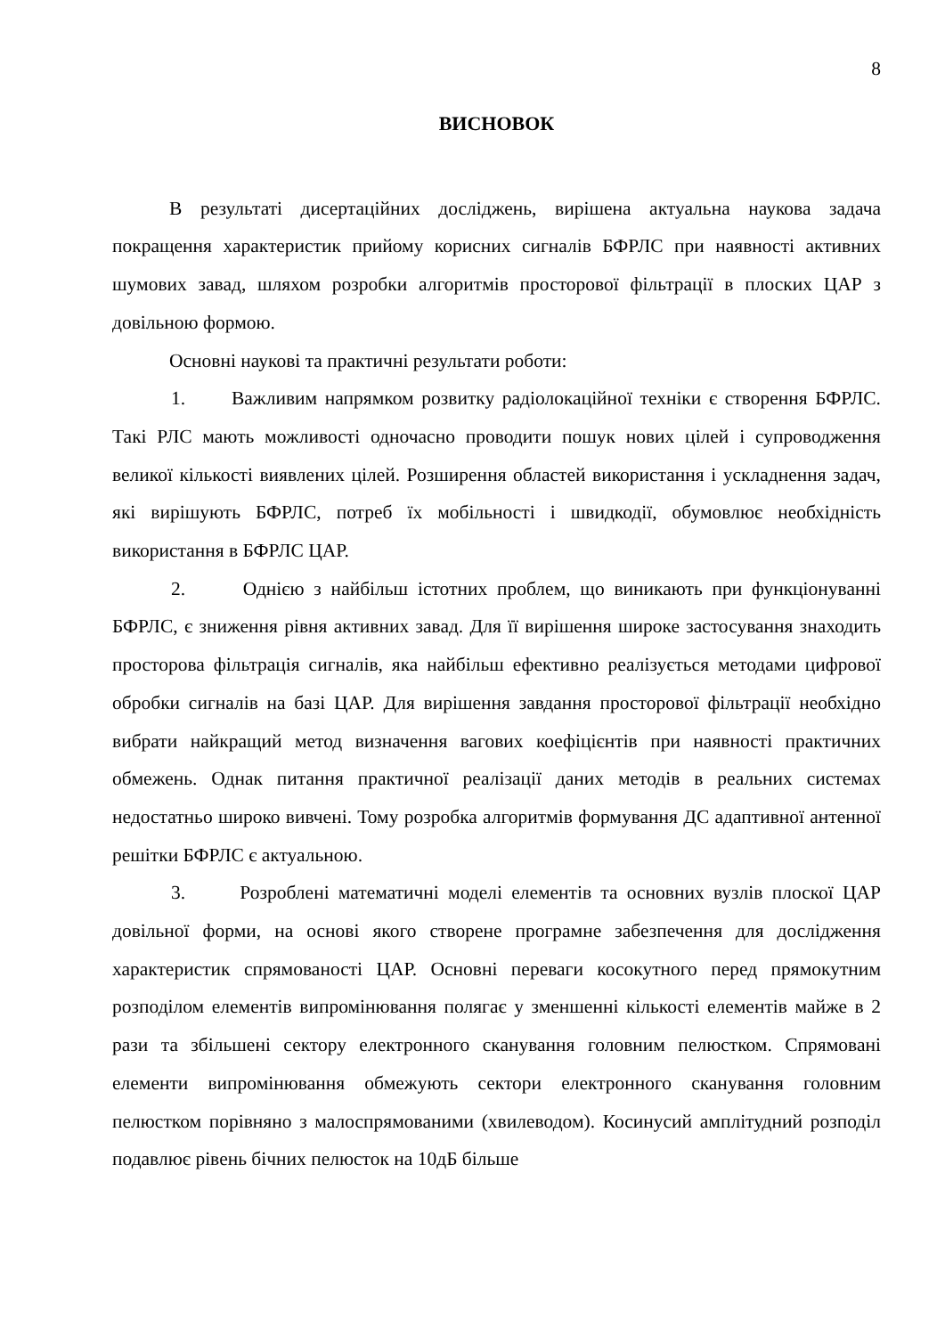8
ВИСНОВОК
В результаті дисертаційних досліджень, вирішена актуальна наукова задача покращення характеристик прийому корисних сигналів БФРЛС при наявності активних шумових завад, шляхом розробки алгоритмів просторової фільтрації в плоских ЦАР з довільною формою.
Основні наукові та практичні результати роботи:
1. Важливим напрямком розвитку радіолокаційної техніки є створення БФРЛС. Такі РЛС мають можливості одночасно проводити пошук нових цілей і супроводження великої кількості виявлених цілей. Розширення областей використання і ускладнення задач, які вирішують БФРЛС, потреб їх мобільності і швидкодії, обумовлює необхідність використання в БФРЛС ЦАР.
2. Однією з найбільш істотних проблем, що виникають при функціонуванні БФРЛС, є зниження рівня активних завад. Для її вирішення широке застосування знаходить просторова фільтрація сигналів, яка найбільш ефективно реалізується методами цифрової обробки сигналів на базі ЦАР. Для вирішення завдання просторової фільтрації необхідно вибрати найкращий метод визначення вагових коефіцієнтів при наявності практичних обмежень. Однак питання практичної реалізації даних методів в реальних системах недостатньо широко вивчені. Тому розробка алгоритмів формування ДС адаптивної антенної решітки БФРЛС є актуальною.
3. Розроблені математичні моделі елементів та основних вузлів плоскої ЦАР довільної форми, на основі якого створене програмне забезпечення для дослідження характеристик спрямованості ЦАР. Основні переваги косокутного перед прямокутним розподілом елементів випромінювання полягає у зменшенні кількості елементів майже в 2 рази та збільшені сектору електронного сканування головним пелюстком. Спрямовані елементи випромінювання обмежують сектори електронного сканування головним пелюстком порівняно з малоспрямованими (хвилеводом). Косинусий амплітудний розподіл подавлює рівень бічних пелюсток на 10дБ більше